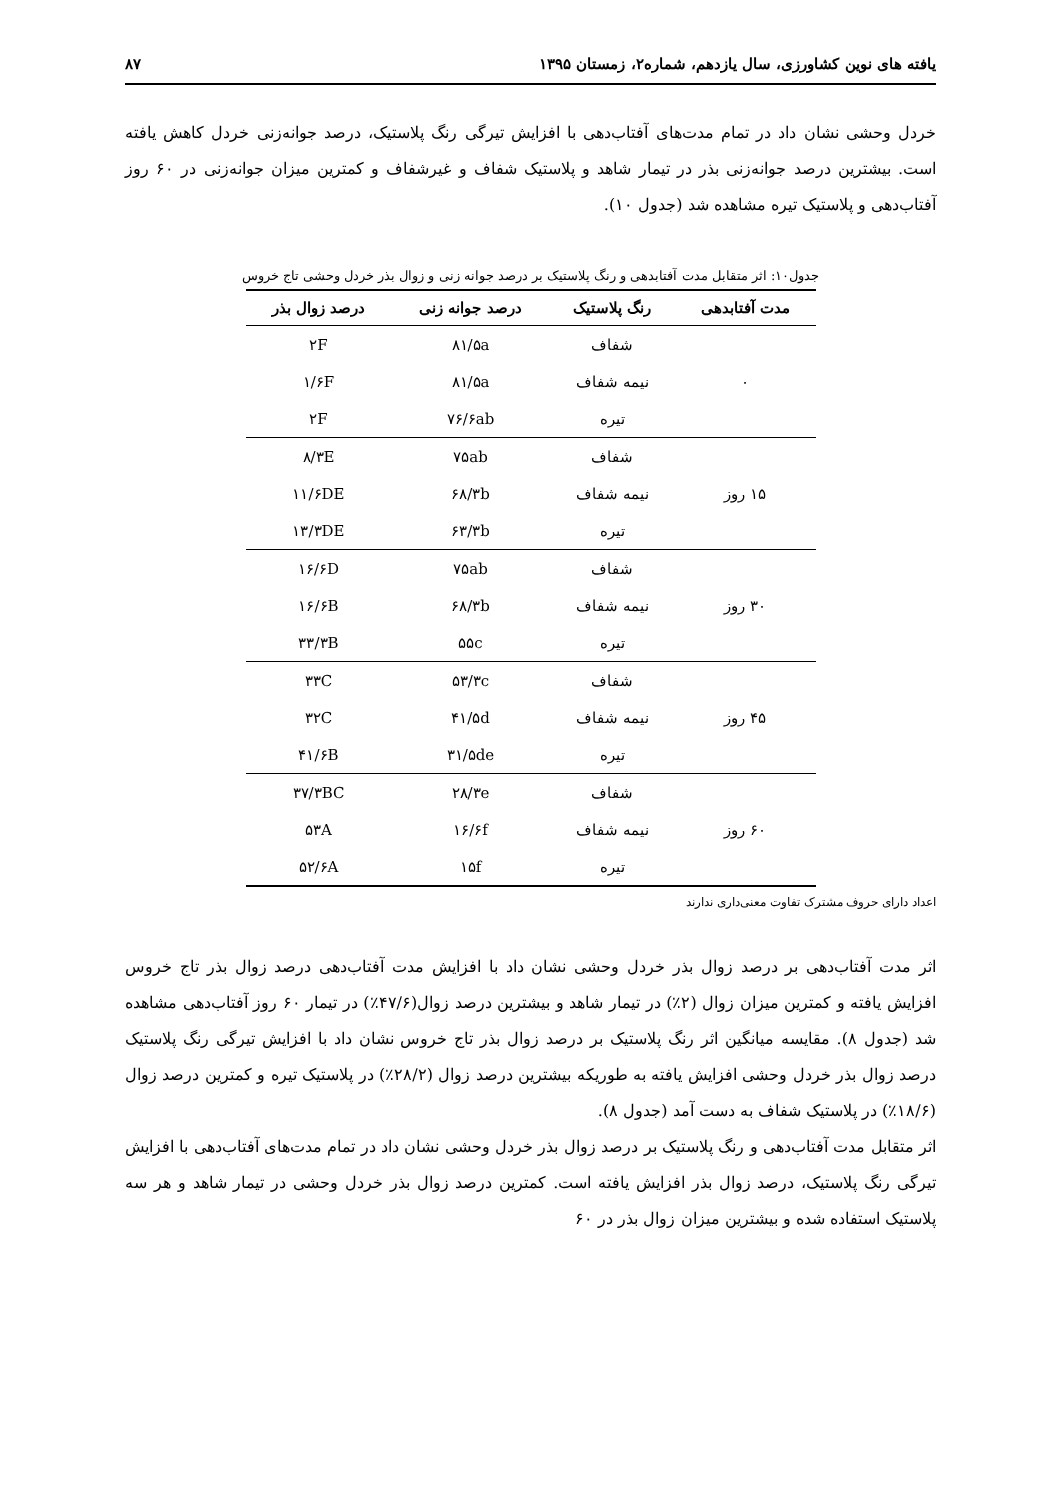یافته های نوین کشاورزی، سال یازدهم، شماره۲، زمستان ۱۳۹۵ ۸۷
خردل وحشی نشان داد در تمام مدت‌های آفتاب‌دهی با افزایش تیرگی رنگ پلاستیک، درصد جوانه‌زنی خردل کاهش یافته است. بیشترین درصد جوانه‌زنی بذر در تیمار شاهد و پلاستیک شفاف و غیرشفاف و کمترین میزان جوانه‌زنی در ۶۰ روز آفتاب‌دهی و پلاستیک تیره مشاهده شد (جدول ۱۰).
جدول۱۰: اثر متقابل مدت آفتابدهی و رنگ پلاستیک بر درصد جوانه زنی و زوال بذر خردل وحشی تاج خروس
| مدت آفتابدهی | رنگ پلاستیک | درصد جوانه زنی | درصد زوال بذر |
| --- | --- | --- | --- |
| ۰ | شفاف | ۸۱/۵a | ۲F |
| | نیمه شفاف | ۸۱/۵a | ۱/۶F |
| | تیره | ۷۶/۶ab | ۲F |
| ۱۵ روز | شفاف | ۷۵ab | ۸/۳E |
| | نیمه شفاف | ۶۸/۳b | ۱۱/۶DE |
| | تیره | ۶۳/۳b | ۱۳/۳DE |
| ۳۰ روز | شفاف | ۷۵ab | ۱۶/۶D |
| | نیمه شفاف | ۶۸/۳b | ۱۶/۶B |
| | تیره | ۵۵c | ۳۳/۳B |
| ۴۵ روز | شفاف | ۵۳/۳c | ۳۳C |
| | نیمه شفاف | ۴۱/۵d | ۳۲C |
| | تیره | ۳۱/۵de | ۴۱/۶B |
| ۶۰ روز | شفاف | ۲۸/۳e | ۳۷/۳BC |
| | نیمه شفاف | ۱۶/۶f | ۵۳A |
| | تیره | ۱۵f | ۵۲/۶A |
اعداد دارای حروف مشترک تفاوت معنی‌داری ندارند
اثر مدت آفتاب‌دهی بر درصد زوال بذر خردل وحشی نشان داد با افزایش مدت آفتاب‌دهی درصد زوال بذر تاج خروس افزایش یافته و کمترین میزان زوال (۲٪) در تیمار شاهد و بیشترین درصد زوال(۴۷/۶٪) در تیمار ۶۰ روز آفتاب‌دهی مشاهده شد (جدول ۸). مقایسه میانگین اثر رنگ پلاستیک بر درصد زوال بذر تاج خروس نشان داد با افزایش تیرگی رنگ پلاستیک درصد زوال بذر خردل وحشی افزایش یافته به طوریکه بیشترین درصد زوال (۲۸/۲٪) در پلاستیک تیره و کمترین درصد زوال (۱۸/۶٪) در پلاستیک شفاف به دست آمد (جدول ۸).
اثر متقابل مدت آفتاب‌دهی و رنگ پلاستیک بر درصد زوال بذر خردل وحشی نشان داد در تمام مدت‌های آفتاب‌دهی با افزایش تیرگی رنگ پلاستیک، درصد زوال بذر افزایش یافته است. کمترین درصد زوال بذر خردل وحشی در تیمار شاهد و هر سه پلاستیک استفاده شده و بیشترین میزان زوال بذر در ۶۰